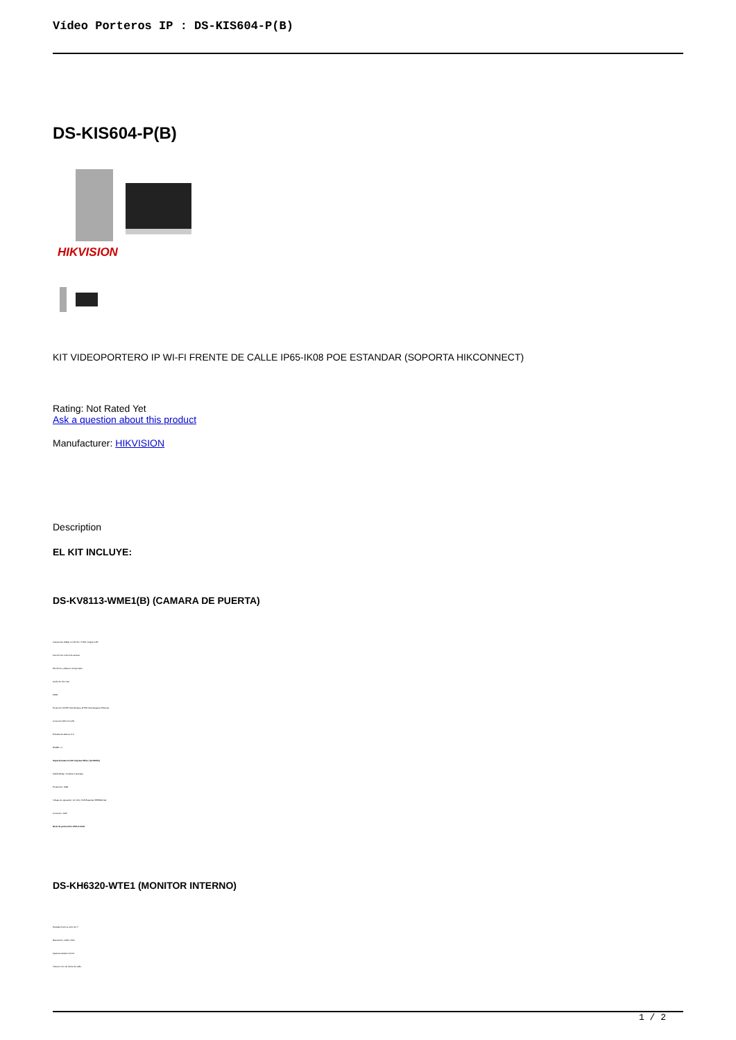Vídeo Porteros IP : DS-KIS604-P(B)
DS-KIS604-P(B)
HIKVISION
KIT VIDEOPORTERO IP WI-FI FRENTE DE CALLE IP65-IK08 POE ESTANDAR (SOPORTA HIKCONNECT)
Rating: Not Rated Yet
Ask a question about this product
Manufacturer: HIKVISION
Description
EL KIT INCLUYE:
DS-KV8113-WME1(B) (CAMARA DE PUERTA)
Cámara de 1080p con IR 3m, H.264, Ángulo 120°
Función de control de acceso
Micrófono y Altavoz Incorporado
Audio de dos vías
WDR
Protocolo TCP/IP 10/100mbps, RTSP, Self-Adaptive Ethernet
Conexión WiFi 2.4 GHz
Entrada de alarma: 4 in
RS485 x 1
Soporta hasta 10,000 Tarjetas Mifare (13.56Mhz)
Salida Relay: x2 (abre 2 puertas)
Protección: NGB
Voltaje de operación: 12 VCD, PoE Estandar IEEE802.3af
Consumo: 10W
Nivel de protección: IP65 & IK08
DS-KH6320-WTE1 (MONITOR INTERNO)
Pantalla Touch a color de 7"
Resolución: 1024 x 600
Apertura desde monitor
Vista en vivo de frente de calle
1 / 2